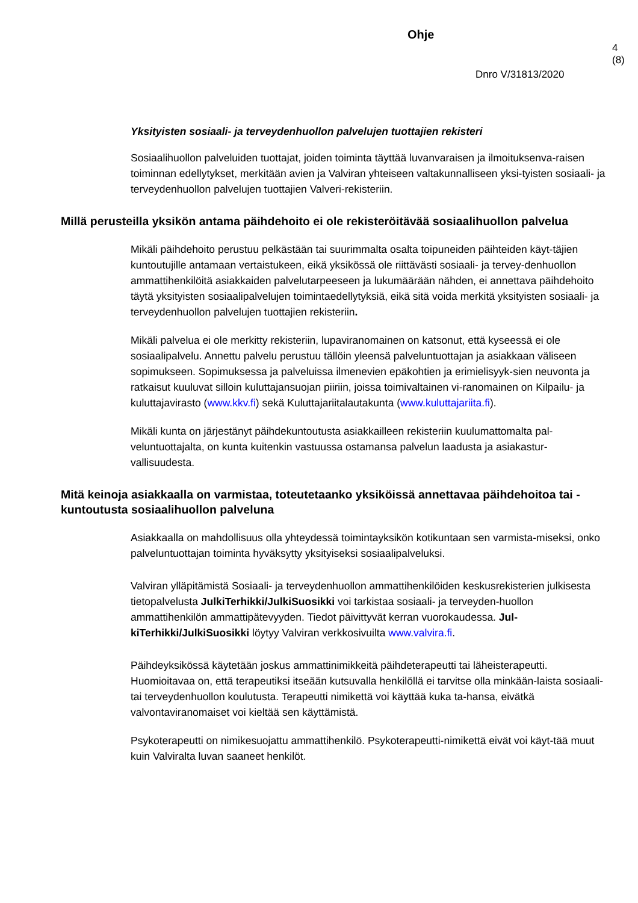Ohje
4 (8)
Dnro V/31813/2020
Yksityisten sosiaali- ja terveydenhuollon palvelujen tuottajien rekisteri
Sosiaalihuollon palveluiden tuottajat, joiden toiminta täyttää luvanvaraisen ja ilmoituksenva-raisen toiminnan edellytykset, merkitään avien ja Valviran yhteiseen valtakunnalliseen yksi-tyisten sosiaali- ja terveydenhuollon palvelujen tuottajien Valveri-rekisteriin.
Millä perusteilla yksikön antama päihdehoito ei ole rekisteröitävää sosiaalihuollon palvelua
Mikäli päihdehoito perustuu pelkästään tai suurimmalta osalta toipuneiden päihteiden käyt-täjien kuntoutujille antamaan vertaistukeen, eikä yksikössä ole riittävästi sosiaali- ja tervey-denhuollon ammattihenkilöitä asiakkaiden palvelutarpeeseen ja lukumäärään nähden, ei annettava päihdehoito täytä yksityisten sosiaalipalvelujen toimintaedellytyksiä, eikä sitä voida merkitä yksityisten sosiaali- ja terveydenhuollon palvelujen tuottajien rekisteriin.
Mikäli palvelua ei ole merkitty rekisteriin, lupaviranomainen on katsonut, että kyseessä ei ole sosiaalipalvelu. Annettu palvelu perustuu tällöin yleensä palveluntuottajan ja asiakkaan väliseen sopimukseen. Sopimuksessa ja palveluissa ilmenevien epäkohtien ja erimielisyyk-sien neuvonta ja ratkaisut kuuluvat silloin kuluttajansuojan piiriin, joissa toimivaltainen vi-ranomainen on Kilpailu- ja kuluttajavirasto (www.kkv.fi) sekä Kuluttajariitalautakunta (www.kuluttajariita.fi).
Mikäli kunta on järjestänyt päihdekuntoutusta asiakkailleen rekisteriin kuulumattomalta pal-veluntuottajalta, on kunta kuitenkin vastuussa ostamansa palvelun laadusta ja asiakastur-vallisuudesta.
Mitä keinoja asiakkaalla on varmistaa, toteutetaanko yksiköissä annettavaa päihdehoitoa tai -kuntoutusta sosiaalihuollon palveluna
Asiakkaalla on mahdollisuus olla yhteydessä toimintayksikön kotikuntaan sen varmista-miseksi, onko palveluntuottajan toiminta hyväksytty yksityiseksi sosiaalipalveluksi.
Valviran ylläpitämistä Sosiaali- ja terveydenhuollon ammattihenkilöiden keskusrekisterien julkisesta tietopalvelusta JulkiTerhikki/JulkiSuosikki voi tarkistaa sosiaali- ja terveyden-huollon ammattihenkilön ammattipätevyyden. Tiedot päivittyvät kerran vuorokaudessa. Jul-kiTerhikki/JulkiSuosikki löytyy Valviran verkkosivuilta www.valvira.fi.
Päihdeyksikössä käytetään joskus ammattinimikkeitä päihdeterapeutti tai läheisterapeutti. Huomioitavaa on, että terapeutiksi itseään kutsuvalla henkilöllä ei tarvitse olla minkään-laista sosiaali- tai terveydenhuollon koulutusta. Terapeutti nimikettä voi käyttää kuka ta-hansa, eivätkä valvontaviranomaiset voi kieltää sen käyttämistä.
Psykoterapeutti on nimikesuojattu ammattihenkilö. Psykoterapeutti-nimikettä eivät voi käyt-tää muut kuin Valviralta luvan saaneet henkilöt.